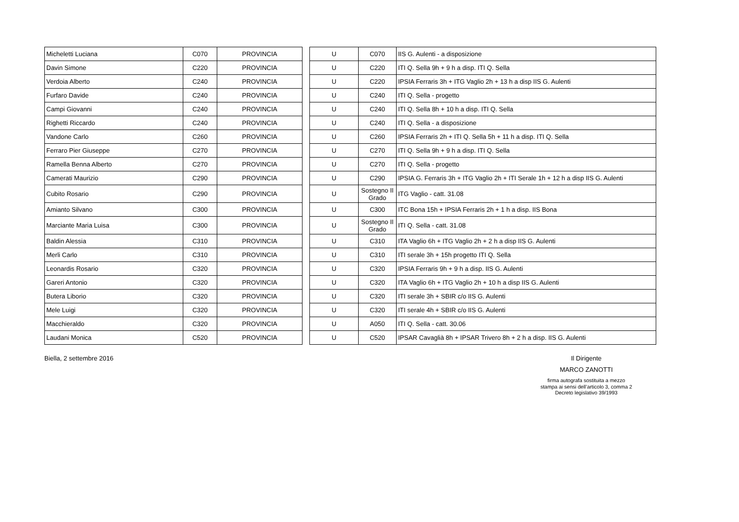| Micheletti Luciana | C070 | PROVINCIA | | U | C070 | IIS G. Aulenti - a disposizione |
| Davin Simone | C220 | PROVINCIA | | U | C220 | ITI Q. Sella 9h + 9 h a disp. ITI Q. Sella |
| Verdoia Alberto | C240 | PROVINCIA | | U | C220 | IPSIA Ferraris 3h + ITG Vaglio 2h + 13 h a disp IIS G. Aulenti |
| Furfaro Davide | C240 | PROVINCIA | | U | C240 | ITI Q. Sella - progetto |
| Campi Giovanni | C240 | PROVINCIA | | U | C240 | ITI Q. Sella 8h + 10 h a disp. ITI Q. Sella |
| Righetti Riccardo | C240 | PROVINCIA | | U | C240 | ITI Q. Sella - a disposizione |
| Vandone Carlo | C260 | PROVINCIA | | U | C260 | IPSIA Ferraris 2h + ITI Q. Sella 5h + 11 h a disp. ITI Q. Sella |
| Ferraro Pier Giuseppe | C270 | PROVINCIA | | U | C270 | ITI Q. Sella 9h + 9 h a disp. ITI Q. Sella |
| Ramella Benna Alberto | C270 | PROVINCIA | | U | C270 | ITI Q. Sella - progetto |
| Camerati Maurizio | C290 | PROVINCIA | | U | C290 | IPSIA G. Ferraris 3h + ITG Vaglio 2h + ITI Serale 1h + 12 h a disp IIS G. Aulenti |
| Cubito Rosario | C290 | PROVINCIA | | U | Sostegno II Grado | ITG Vaglio - catt. 31.08 |
| Amianto Silvano | C300 | PROVINCIA | | U | C300 | ITC Bona 15h + IPSIA Ferraris 2h + 1 h a disp. IIS Bona |
| Marciante Maria Luisa | C300 | PROVINCIA | | U | Sostegno II Grado | ITI Q. Sella - catt. 31.08 |
| Baldin Alessia | C310 | PROVINCIA | | U | C310 | ITA Vaglio 6h + ITG Vaglio 2h + 2 h a disp IIS G. Aulenti |
| Merli Carlo | C310 | PROVINCIA | | U | C310 | ITI serale 3h + 15h progetto ITI Q. Sella |
| Leonardis Rosario | C320 | PROVINCIA | | U | C320 | IPSIA Ferraris 9h + 9 h a disp. IIS G. Aulenti |
| Gareri Antonio | C320 | PROVINCIA | | U | C320 | ITA Vaglio 6h + ITG Vaglio 2h + 10 h a disp IIS G. Aulenti |
| Butera Liborio | C320 | PROVINCIA | | U | C320 | ITI serale 3h + SBIR c/o IIS G. Aulenti |
| Mele Luigi | C320 | PROVINCIA | | U | C320 | ITI serale 4h + SBIR c/o IIS G. Aulenti |
| Macchieraldo | C320 | PROVINCIA | | U | A050 | ITI Q. Sella - catt. 30.06 |
| Laudani Monica | C520 | PROVINCIA | | U | C520 | IPSAR Cavaglià 8h + IPSAR Trivero 8h + 2 h a disp. IIS G. Aulenti |
Biella, 2 settembre 2016 Il Dirigente
MARCO ZANOTTI
firma autografa sostituita a mezzo
stampa ai sensi dell’articolo 3, comma 2
Decreto legislativo 39/1993